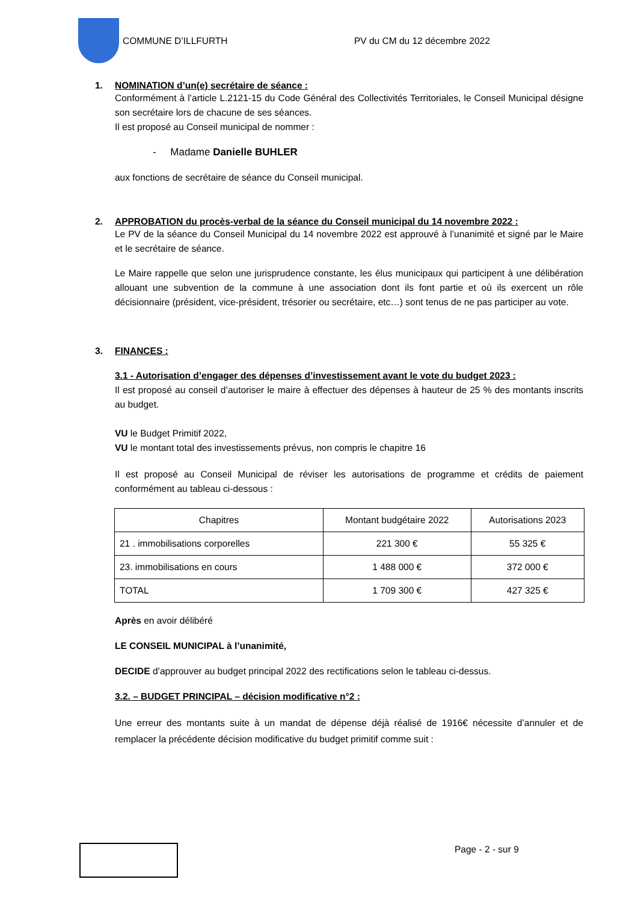COMMUNE D’ILLFURTH
PV du CM du 12 décembre 2022
1. NOMINATION d’un(e) secrétaire de séance :
Conformément à l’article L.2121-15 du Code Général des Collectivités Territoriales, le Conseil Municipal désigne son secrétaire lors de chacune de ses séances.
Il est proposé au Conseil municipal de nommer :
- Madame Danielle BUHLER
aux fonctions de secrétaire de séance du Conseil municipal.
2. APPROBATION du procès-verbal de la séance du Conseil municipal du 14 novembre 2022 :
Le PV de la séance du Conseil Municipal du 14 novembre 2022 est approuvé à l’unanimité et signé par le Maire et le secrétaire de séance.
Le Maire rappelle que selon une jurisprudence constante, les élus municipaux qui participent à une délibération allouant une subvention de la commune à une association dont ils font partie et où ils exercent un rôle décisionnaire (président, vice-président, trésorier ou secrétaire, etc…) sont tenus de ne pas participer au vote.
3. FINANCES :
3.1 - Autorisation d’engager des dépenses d’investissement avant le vote du budget 2023 :
Il est proposé au conseil d’autoriser le maire à effectuer des dépenses à hauteur de 25 % des montants inscrits au budget.
VU le Budget Primitif 2022,
VU le montant total des investissements prévus, non compris le chapitre 16
Il est proposé au Conseil Municipal de réviser les autorisations de programme et crédits de paiement conformément au tableau ci-dessous :
| Chapitres | Montant budgétaire 2022 | Autorisations 2023 |
| 21 . immobilisations corporelles | 221 300 € | 55 325 € |
| 23. immobilisations en cours | 1 488 000 € | 372 000 € |
| TOTAL | 1 709 300 € | 427 325 € |
Après en avoir délibéré
LE CONSEIL MUNICIPAL à l’unanimité,
DECIDE d’approuver au budget principal 2022 des rectifications selon le tableau ci-dessus.
3.2. – BUDGET PRINCIPAL – décision modificative n°2 :
Une erreur des montants suite à un mandat de dépense déjà réalisé de 1916€ nécessite d’annuler et de remplacer la précédente décision modificative du budget primitif comme suit :
Page - 2 - sur 9